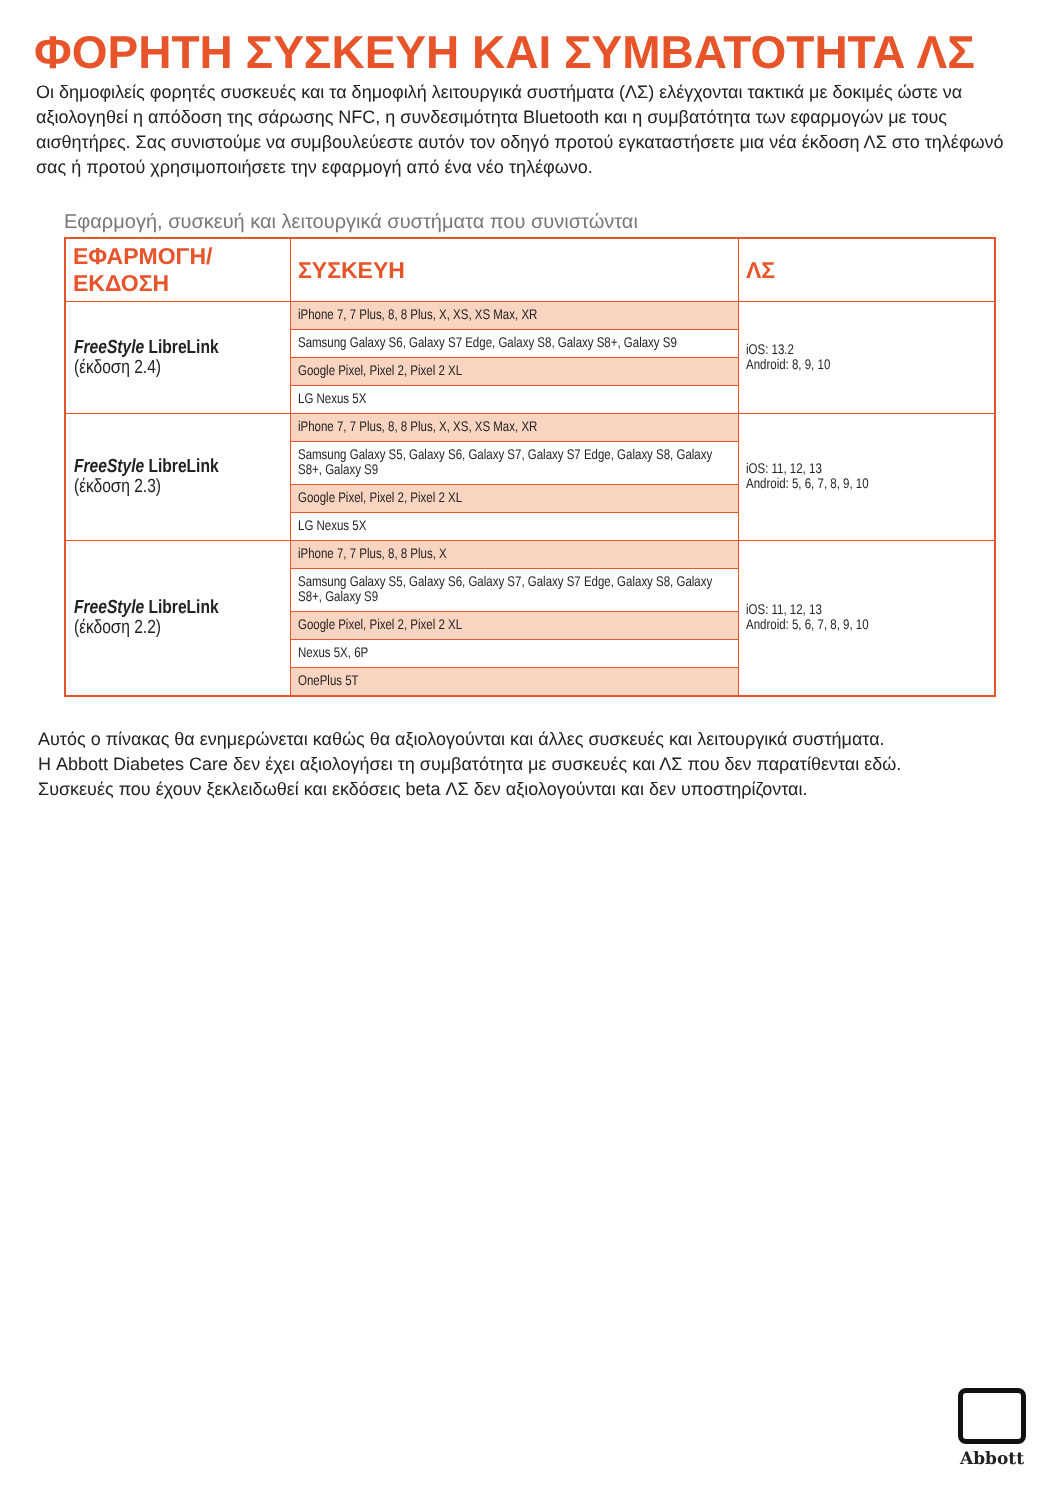ΦΟΡΗΤΗ ΣΥΣΚΕΥΗ ΚΑΙ ΣΥΜΒΑΤΟΤΗΤΑ ΛΣ
Οι δημοφιλείς φορητές συσκευές και τα δημοφιλή λειτουργικά συστήματα (ΛΣ) ελέγχονται τακτικά με δοκιμές ώστε να αξιολογηθεί η απόδοση της σάρωσης NFC, η συνδεσιμότητα Bluetooth και η συμβατότητα των εφαρμογών με τους αισθητήρες. Σας συνιστούμε να συμβουλεύεστε αυτόν τον οδηγό προτού εγκαταστήσετε μια νέα έκδοση ΛΣ στο τηλέφωνό σας ή προτού χρησιμοποιήσετε την εφαρμογή από ένα νέο τηλέφωνο.
Εφαρμογή, συσκευή και λειτουργικά συστήματα που συνιστώνται
| ΕΦΑΡΜΟΓΗ/ ΕΚΔΟΣΗ | ΣΥΣΚΕΥΗ | ΛΣ |
| --- | --- | --- |
| FreeStyle LibreLink (έκδοση 2.4) | iPhone 7, 7 Plus, 8, 8 Plus, X, XS, XS Max, XR | iOS: 13.2 Android: 8, 9, 10 |
| | Samsung Galaxy S6, Galaxy S7 Edge, Galaxy S8, Galaxy S8+, Galaxy S9 | |
| | Google Pixel, Pixel 2, Pixel 2 XL | |
| | LG Nexus 5X | |
| FreeStyle LibreLink (έκδοση 2.3) | iPhone 7, 7 Plus, 8, 8 Plus, X, XS, XS Max, XR | iOS: 11, 12, 13 Android: 5, 6, 7, 8, 9, 10 |
| | Samsung Galaxy S5, Galaxy S6, Galaxy S7, Galaxy S7 Edge, Galaxy S8, Galaxy S8+, Galaxy S9 | |
| | Google Pixel, Pixel 2, Pixel 2 XL | |
| | LG Nexus 5X | |
| FreeStyle LibreLink (έκδοση 2.2) | iPhone 7, 7 Plus, 8, 8 Plus, X | iOS: 11, 12, 13 Android: 5, 6, 7, 8, 9, 10 |
| | Samsung Galaxy S5, Galaxy S6, Galaxy S7, Galaxy S7 Edge, Galaxy S8, Galaxy S8+, Galaxy S9 | |
| | Google Pixel, Pixel 2, Pixel 2 XL | |
| | Nexus 5X, 6P | |
| | OnePlus 5T | |
Αυτός ο πίνακας θα ενημερώνεται καθώς θα αξιολογούνται και άλλες συσκευές και λειτουργικά συστήματα.
Η Abbott Diabetes Care δεν έχει αξιολογήσει τη συμβατότητα με συσκευές και ΛΣ που δεν παρατίθενται εδώ.
Συσκευές που έχουν ξεκλειδωθεί και εκδόσεις beta ΛΣ δεν αξιολογούνται και δεν υποστηρίζονται.
Abbott